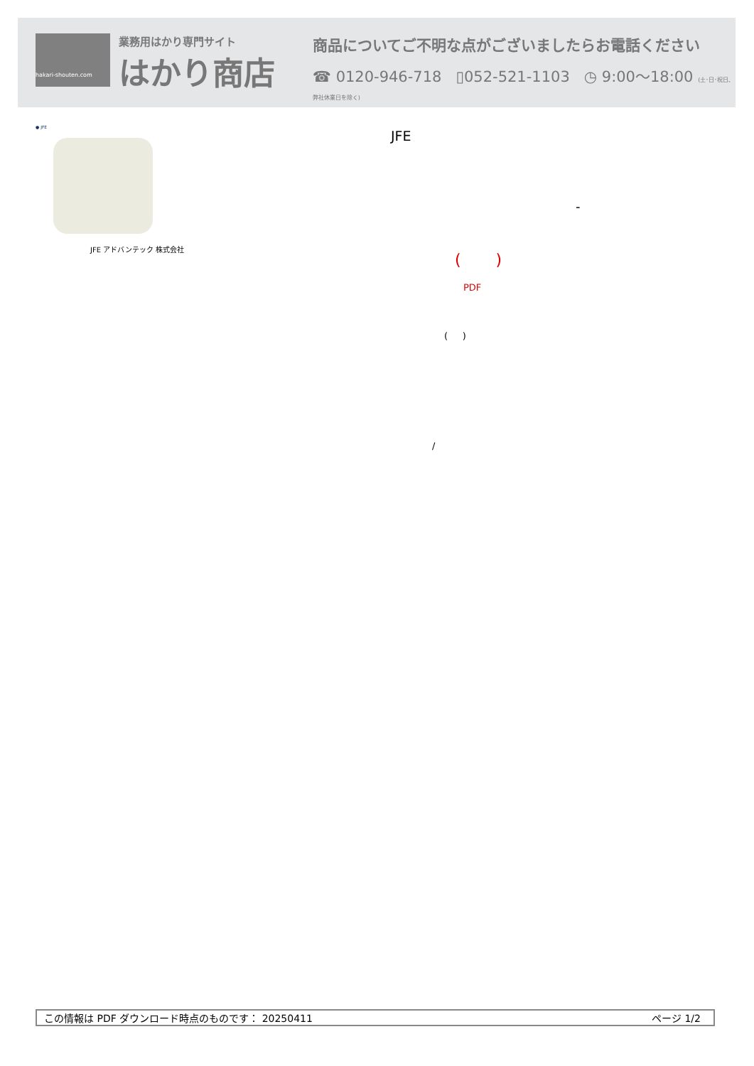hakari-shouten.com
業務用はかり専門サイト
はかり商店
商品についてご不明な点がございましたらお電話ください
☎ 0120-946-718 ▯052-521-1103 ◷ 9:00〜18:00 (土･日･祝日､弊社休業日を除く)
● JFE
JFE アドバンテック 株式会社
JFE
-
( )
PDF
( )
/
この情報は PDF ダウンロード時点のものです： 20250411 ページ 1/2